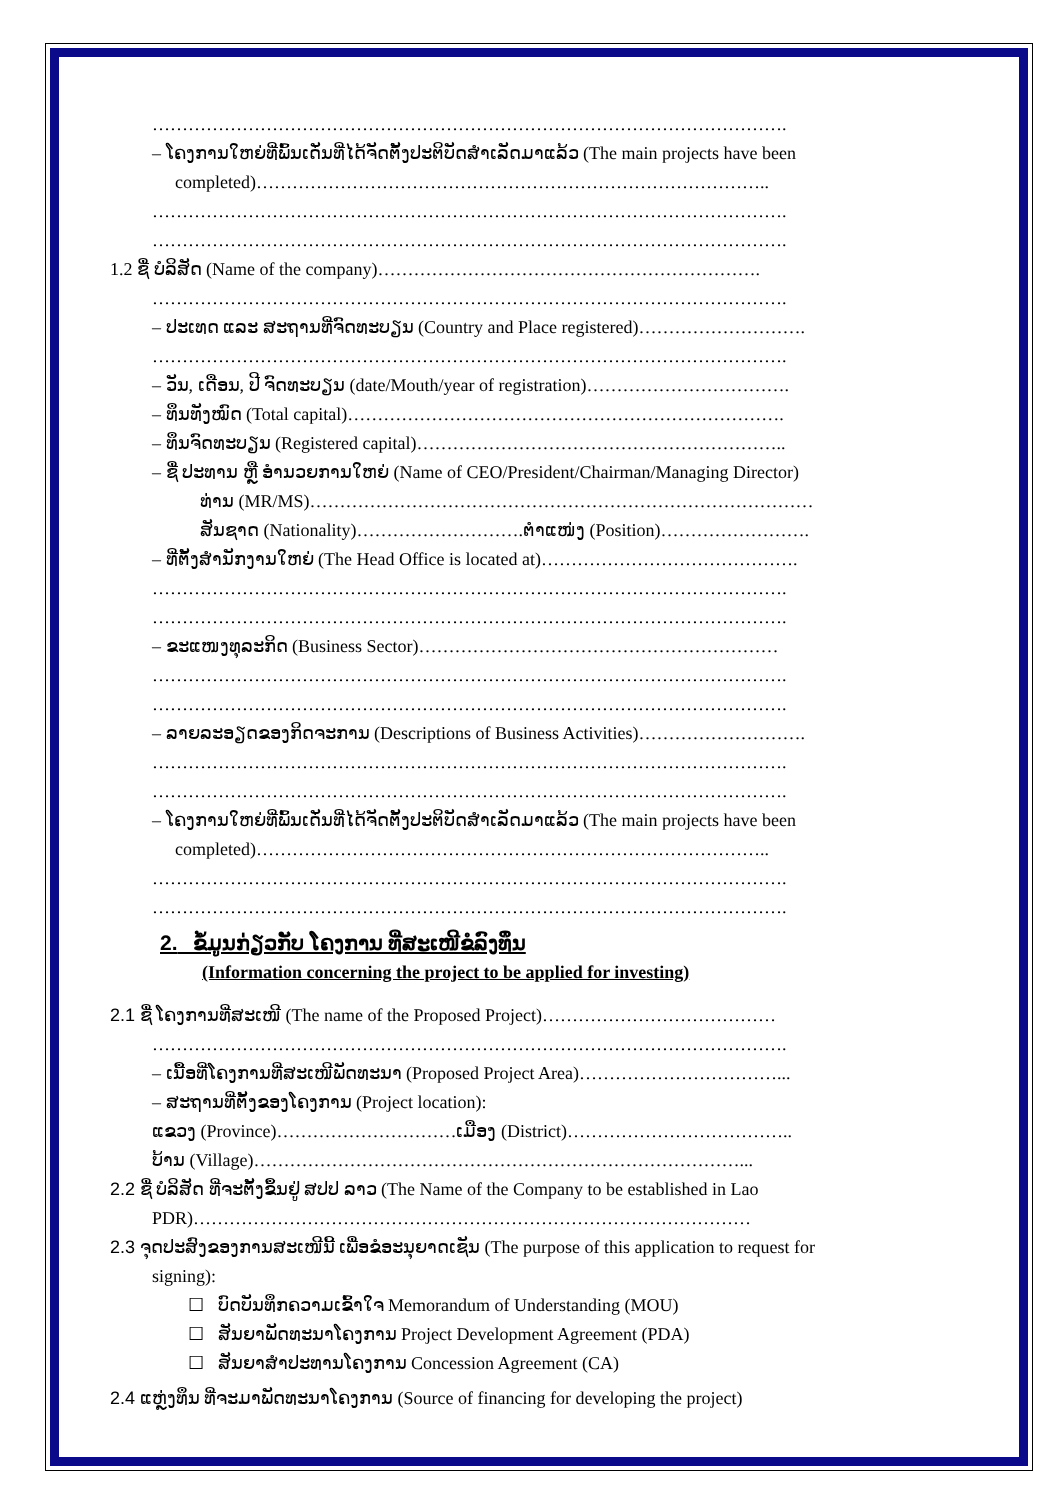…………………………………………………………………………………………….
– ໂຄງການໃຫຍ່ທີ່ພົ້ນເດັ່ນທີ່ໄດ້ຈັດຕັ້ງປະຕິບັດສຳເລັດມາແລ້ວ (The main projects have been
completed)…………………………………………………………………………..
…………………………………………………………………………………………….
…………………………………………………………………………………………….
1.2 ຊື່ ບໍລິສັດ (Name of the company)……………………………………………………….
…………………………………………………………………………………………….
– ປະເທດ ແລະ ສະຖານທີ່ຈົດທະບຽນ (Country and Place registered)……………………….
…………………………………………………………………………………………….
– ວັນ, ເດືອນ, ປີ ຈົດທະບຽນ (date/Mouth/year of registration)…………………………….
– ທຶນທັງໝົດ (Total capital)……………………………………………………………….
– ທຶນຈົດທະບຽນ (Registered capital)……………………………………………………..
– ຊື່ ປະທານ ຫຼື ອຳນວຍການໃຫຍ່ (Name of CEO/President/Chairman/Managing Director)
ທ່ານ (MR/MS)…………………………………………………………………………
ສັນຊາດ (Nationality)……………………….ຕຳແໜ່ງ (Position)…………………….
– ທີ່ຕັ້ງສຳນັກງານໃຫຍ່ (The Head Office is located at)…………………………………….
…………………………………………………………………………………………….
…………………………………………………………………………………………….
– ຂະແໜງທຸລະກິດ (Business Sector)……………………………………………………
…………………………………………………………………………………………….
…………………………………………………………………………………………….
– ລາຍລະອຽດຂອງກິດຈະການ (Descriptions of Business Activities)……………………….
…………………………………………………………………………………………….
…………………………………………………………………………………………….
– ໂຄງການໃຫຍ່ທີ່ພົ້ນເດັ່ນທີ່ໄດ້ຈັດຕັ້ງປະຕິບັດສຳເລັດມາແລ້ວ (The main projects have been
completed)…………………………………………………………………………..
…………………………………………………………………………………………….
…………………………………………………………………………………………….
2. ຂໍ້ມູນກ່ຽວກັບ ໂຄງການ ທີ່ສະເໜີຂໍລົງທຶນ
(Information concerning the project to be applied for investing)
2.1 ຊື່ ໂຄງການທີ່ສະເໜີ (The name of the Proposed Project)…………………………………
…………………………………………………………………………………………….
– ເນື້ອທີ່ໂຄງການທີ່ສະເໜີພັດທະນາ (Proposed Project Area)……………………………...
– ສະຖານທີ່ຕັ້ງຂອງໂຄງການ (Project location):
ແຂວງ (Province)…………………………ເມືອງ (District)………………………………..
ບ້ານ (Village)………………………………………………………………………...
2.2 ຊື່ ບໍລິສັດ ທີ່ຈະຕັ້ງຂຶ້ນຢູ່ ສປປ ລາວ (The Name of the Company to be established in Lao
PDR)…………………………………………………………………………………
2.3 ຈຸດປະສົງຂອງການສະເໜີນີ້ ເພື່ອຂໍອະນຸຍາດເຊັນ (The purpose of this application to request for
signing):
☐ ບົດບັນທຶກຄວາມເຂົ້າໃຈ Memorandum of Understanding (MOU)
☐ ສັນຍາພັດທະນາໂຄງການ Project Development Agreement (PDA)
☐ ສັນຍາສຳປະທານໂຄງການ Concession Agreement (CA)
2.4 ແຫຼ່ງທຶນ ທີ່ຈະມາພັດທະນາໂຄງການ (Source of financing for developing the project)